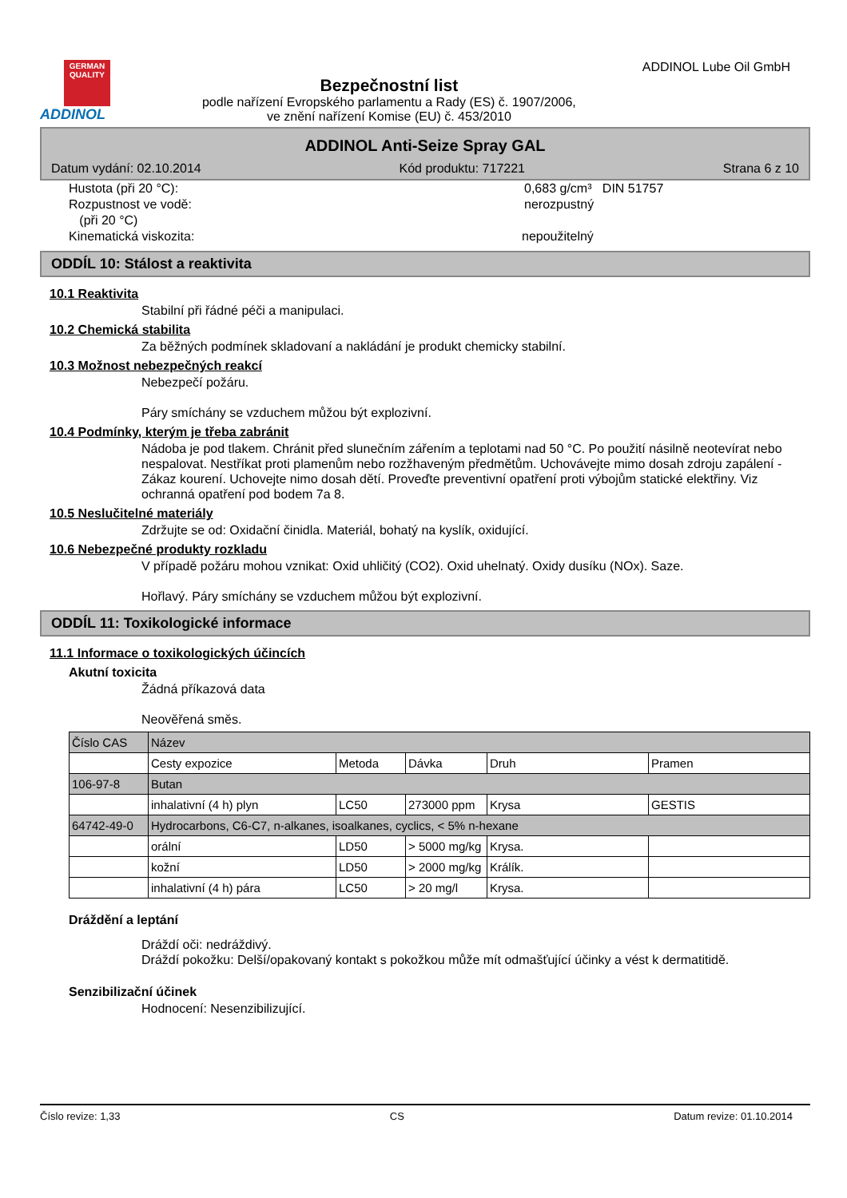GERMAN QUALITY
ADDINOL
Bezpečnostní list
podle nařízení Evropského parlamentu a Rady (ES) č. 1907/2006,
ve znění nařízení Komise (EU) č. 453/2010
ADDINOL Lube Oil GmbH
ADDINOL Anti-Seize Spray GAL
Datum vydání: 02.10.2014 Kód produktu: 717221 Strana 6 z 10
Hustota (při 20 °C): 0,683 g/cm³ DIN 51757
Rozpustnost ve vodě:
(při 20 °C) nerozpustný
Kinematická viskozita: nepoužitelný
ODDÍL 10: Stálost a reaktivita
10.1 Reaktivita
Stabilní při řádné péči a manipulaci.
10.2 Chemická stabilita
Za běžných podmínek skladovaní a nakládání je produkt chemicky stabilní.
10.3 Možnost nebezpečných reakcí
Nebezpečí požáru.
Páry smíchány se vzduchem můžou být explozivní.
10.4 Podmínky, kterým je třeba zabránit
Nádoba je pod tlakem. Chránit před slunečním zářením a teplotami nad 50 °C. Po použití násilně neotevírat nebo nespalovat. Nestříkat proti plamenům nebo rozžhaveným předmětům. Uchovávejte mimo dosah zdroju zapálení - Zákaz kourení. Uchovejte nimo dosah dětí. Proveďte preventivní opatření proti výbojům statické elektřiny. Viz ochranná opatření pod bodem 7a 8.
10.5 Neslučitelné materiály
Zdržujte se od: Oxidační činidla. Materiál, bohatý na kyslík, oxidující.
10.6 Nebezpečné produkty rozkladu
V případě požáru mohou vznikat: Oxid uhličitý (CO2). Oxid uhelnatý. Oxidy dusíku (NOx). Saze.
Hořlavý. Páry smíchány se vzduchem můžou být explozivní.
ODDÍL 11: Toxikologické informace
11.1 Informace o toxikologických účincích
Akutní toxicita
Žádná příkazová data
Neověřená směs.
| Číslo CAS | Název | | | | |
| | Cesty expozice | Metoda | Dávka | Druh | Pramen |
| 106-97-8 | Butan | | | | |
| | inhalativní (4 h) plyn | LC50 | 273000 ppm | Krysa | GESTIS |
| 64742-49-0 | Hydrocarbons, C6-C7, n-alkanes, isoalkanes, cyclics, < 5% n-hexane | | | | |
| | orální | LD50 | > 5000 mg/kg | Krysa. | |
| | kožní | LD50 | > 2000 mg/kg | Králík. | |
| | inhalativní (4 h) pára | LC50 | > 20 mg/l | Krysa. | |
Dráždění a leptání
Dráždí oči: nedráždivý.
Dráždí pokožku: Delší/opakovaný kontakt s pokožkou může mít odmašťující účinky a vést k dermatitidě.
Senzibilizační účinek
Hodnocení: Nesenzibilizující.
Číslo revize: 1,33 CS Datum revize: 01.10.2014